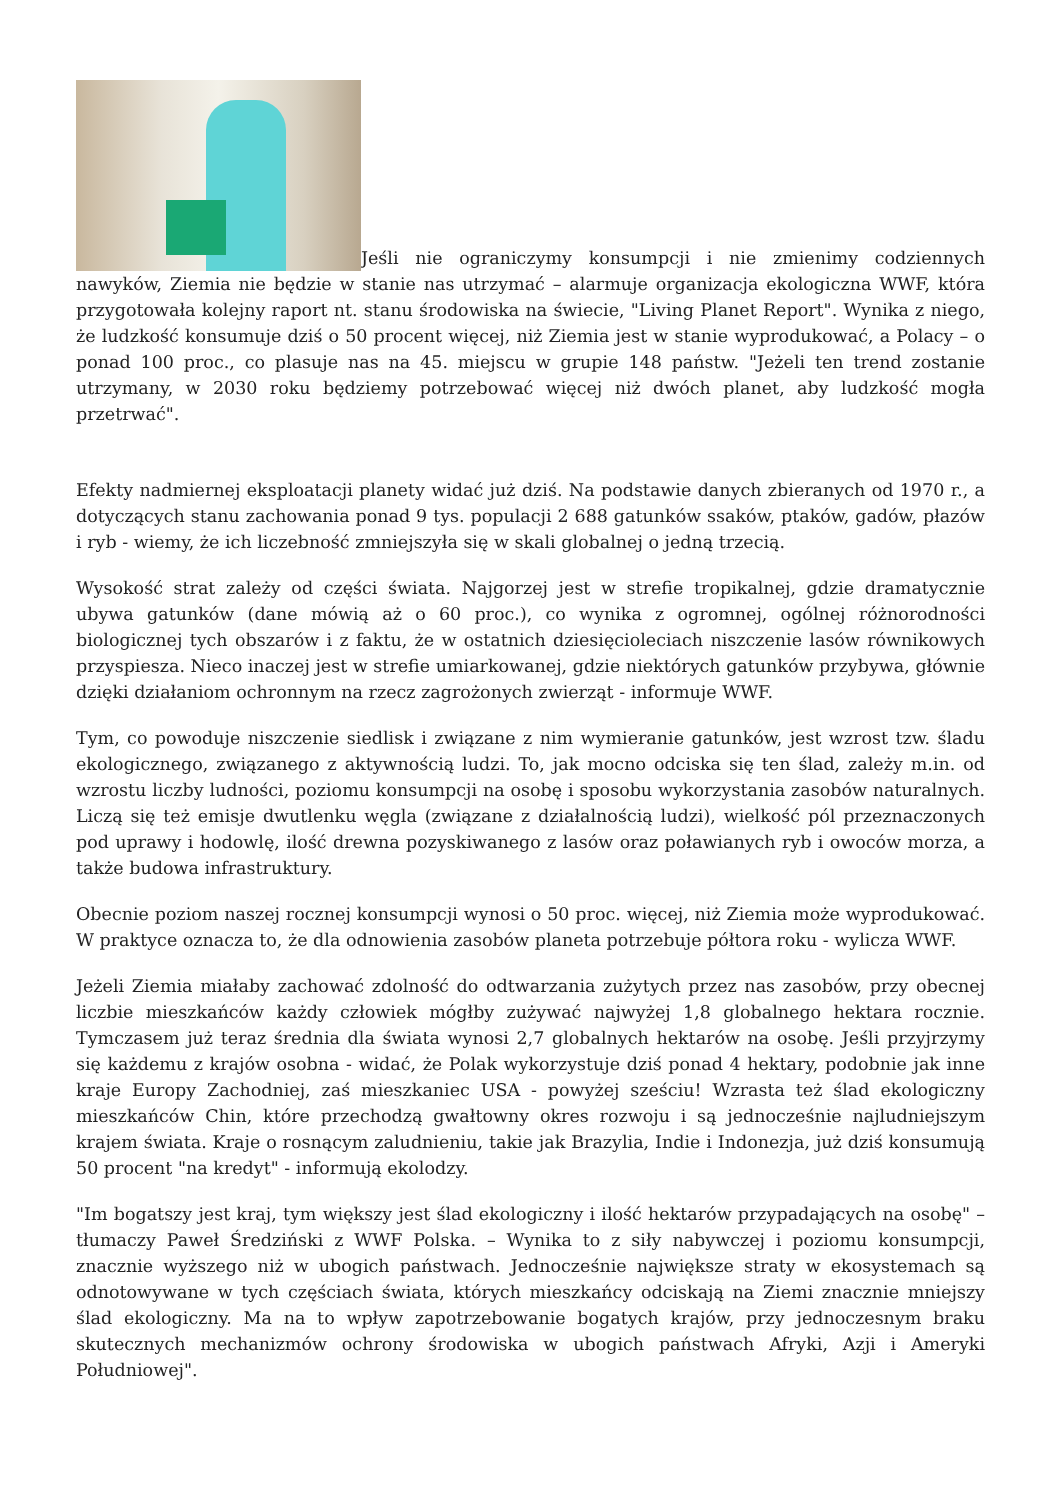Jeśli nie ograniczymy konsumpcji i nie zmienimy codziennych nawyków, Ziemia nie będzie w stanie nas utrzymać – alarmuje organizacja ekologiczna WWF, która przygotowała kolejny raport nt. stanu środowiska na świecie, "Living Planet Report". Wynika z niego, że ludzkość konsumuje dziś o 50 procent więcej, niż Ziemia jest w stanie wyprodukować, a Polacy – o ponad 100 proc., co plasuje nas na 45. miejscu w grupie 148 państw. "Jeżeli ten trend zostanie utrzymany, w 2030 roku będziemy potrzebować więcej niż dwóch planet, aby ludzkość mogła przetrwać".
Efekty nadmiernej eksploatacji planety widać już dziś. Na podstawie danych zbieranych od 1970 r., a dotyczących stanu zachowania ponad 9 tys. populacji 2 688 gatunków ssaków, ptaków, gadów, płazów i ryb - wiemy, że ich liczebność zmniejszyła się w skali globalnej o jedną trzecią.
Wysokość strat zależy od części świata. Najgorzej jest w strefie tropikalnej, gdzie dramatycznie ubywa gatunków (dane mówią aż o 60 proc.), co wynika z ogromnej, ogólnej różnorodności biologicznej tych obszarów i z faktu, że w ostatnich dziesięcioleciach niszczenie lasów równikowych przyspiesza. Nieco inaczej jest w strefie umiarkowanej, gdzie niektórych gatunków przybywa, głównie dzięki działaniom ochronnym na rzecz zagrożonych zwierząt - informuje WWF.
Tym, co powoduje niszczenie siedlisk i związane z nim wymieranie gatunków, jest wzrost tzw. śladu ekologicznego, związanego z aktywnością ludzi. To, jak mocno odciska się ten ślad, zależy m.in. od wzrostu liczby ludności, poziomu konsumpcji na osobę i sposobu wykorzystania zasobów naturalnych. Liczą się też emisje dwutlenku węgla (związane z działalnością ludzi), wielkość pól przeznaczonych pod uprawy i hodowlę, ilość drewna pozyskiwanego z lasów oraz poławianych ryb i owoców morza, a także budowa infrastruktury.
Obecnie poziom naszej rocznej konsumpcji wynosi o 50 proc. więcej, niż Ziemia może wyprodukować. W praktyce oznacza to, że dla odnowienia zasobów planeta potrzebuje półtora roku - wylicza WWF.
Jeżeli Ziemia miałaby zachować zdolność do odtwarzania zużytych przez nas zasobów, przy obecnej liczbie mieszkańców każdy człowiek mógłby zużywać najwyżej 1,8 globalnego hektara rocznie. Tymczasem już teraz średnia dla świata wynosi 2,7 globalnych hektarów na osobę. Jeśli przyjrzymy się każdemu z krajów osobna - widać, że Polak wykorzystuje dziś ponad 4 hektary, podobnie jak inne kraje Europy Zachodniej, zaś mieszkaniec USA - powyżej sześciu! Wzrasta też ślad ekologiczny mieszkańców Chin, które przechodzą gwałtowny okres rozwoju i są jednocześnie najludniejszym krajem świata. Kraje o rosnącym zaludnieniu, takie jak Brazylia, Indie i Indonezja, już dziś konsumują 50 procent "na kredyt" - informują ekolodzy.
"Im bogatszy jest kraj, tym większy jest ślad ekologiczny i ilość hektarów przypadających na osobę" – tłumaczy Paweł Średziński z WWF Polska. – Wynika to z siły nabywczej i poziomu konsumpcji, znacznie wyższego niż w ubogich państwach. Jednocześnie największe straty w ekosystemach są odnotowywane w tych częściach świata, których mieszkańcy odciskają na Ziemi znacznie mniejszy ślad ekologiczny. Ma na to wpływ zapotrzebowanie bogatych krajów, przy jednoczesnym braku skutecznych mechanizmów ochrony środowiska w ubogich państwach Afryki, Azji i Ameryki Południowej".